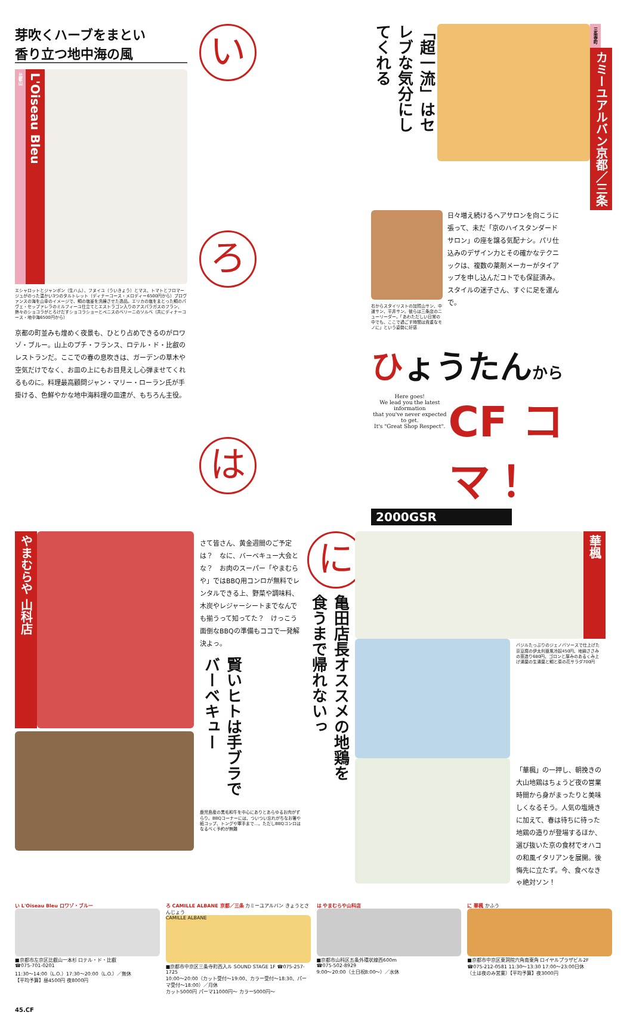芽吹くハーブをまとい
香り立つ地中海の風
比叡山
L'Oiseau Bleu
エシャロットとジャンボン（生ハム）、フヌイユ（ういきょう）とマス、トマトとフロマージュがのった温かい3つのタルトレット（ディナーコース・メロディー6500円から）プロヴァンスの海を山幸のイメージで、鯛の塩釜を洗練させた逸品。エリカの塩をまとった鯛のパヴェ・セップァレラのミルフィーユ仕立てとエストラゴン入りのアスパラガスのフラン、熱々のショコラがとろけだすショコラショーとペニスのベリーニのソルベ（共にディナーコース・地中海6500円から）
京都の町並みも煌めく夜景も、ひとり占めできるのがロワゾ・ブルー。山上のプチ・フランス、ロテル・ド・比叡のレストランだ。ここでの春の息吹きは、ガーデンの草木や空気だけでなく、お皿の上にもお目見えし心弾ませてくれるものに。料理最高顧問ジャン・マリー・ローラン氏が手掛ける、色鮮やかな地中海料理の皿達が、もちろん主役。
い
ろ
は
「超一流」はセレブな気分にしてくれる
三条寺町
カミーユアルバン京都／三条
右からスタイリストの加賀山サン、中道サン、平井サン。彼らは三条店のニューリーダー。「あわただしい日常の中でも、ここで過ごす時間は貴重なモノに」という姿勢に好感
日々増え続けるヘアサロンを向こうに張って、未だ「京のハイスタンダードサロン」の座を譲る気配ナシ。パリ仕込みのデザイン力とその確かなテクニックは、複数の薬剤メーカーがタイアップを申し込んだコトでも保証済み。スタイルの迷子さん、すぐに足を運んで。
ひょうたんから
Here goes!
We lead you the latest information
that you've never expected to get.
It's "Great Shop Respect".
CF コマ！
2000GSR
やまむらや 山科店
さて皆さん、黄金週間のご予定は？　なに、バーベキュー大会とな？　お肉のスーパー「やまむらや」ではBBQ用コンロが無料でレンタルできる上、野菜や調味料、木炭やレジャーシートまでなんでも揃うって知ってた？　けっこう面倒なBBQの準備もココで一発解決よっ。
賢いヒトは手ブラでバーベキュー
鹿児島産の黒毛和牛を中心にありとあらゆるお肉がずらり。BBQコーナーには、ついつい忘れがちなお箸や紙コップ、トングや軍手まで…。ただしBBQコンロはなるべく予約が無難
に
亀田店長オススメの地鶏を食うまで帰れないっ
華楓
バジルたっぷりのジェノバソースで仕上げた京豆腐の伊太利亜風冷奴450円、地鶏ささみの藁造り680円、ゴロンと厚みのあるくみ上げ湯葉の生湯葉と鯛と菜の花サラダ700円
「華楓」の一押し、朝挽きの大山地鶏はちょうど夜の営業時間から身がまったりと美味しくなるそう。人気の塩焼きに加えて、春は待ちに待った地鶏の造りが登場するほか、選び抜いた京の食材でオハコの和風イタリアンを展開。後悔先に立たず。今、食べなきゃ絶対ソン！
い L'Oiseau Bleu ロワゾ・ブルー
■京都市左京区比叡山一本杉 ロテル・ド・比叡
☎075-701-0201
11:30〜14:00（L.O.）17:30〜20:00（L.O.）／無休
【平均予算】昼4500円 夜8000円
ろ CAMILLE ALBANE 京都／三条 カミーユアルバン きょうとさんじょう
CAMILLE ALBANE
■京都市中京区三条寺町西入ル SOUND STAGE 1F ☎075-257-1725
10:00〜20:00（カット受付〜19:00、カラー受付〜18:30、パーマ受付〜18:00）／月休
カット5000円 パーマ11000円〜 カラー5000円〜
は やまむらや山科店
■京都市山科区五条外環状線西600m
☎075-502-8929
9:00〜20:00（土日祝8:00〜）／水休
に 華楓 かふう
■京都市中京区東洞院六角南東角 ロイヤルプラザビル2F
☎075-212-0581 11:30〜13:30 17:00〜23:00日休
（土は夜のみ営業）【平均予算】夜3000円
45.CF